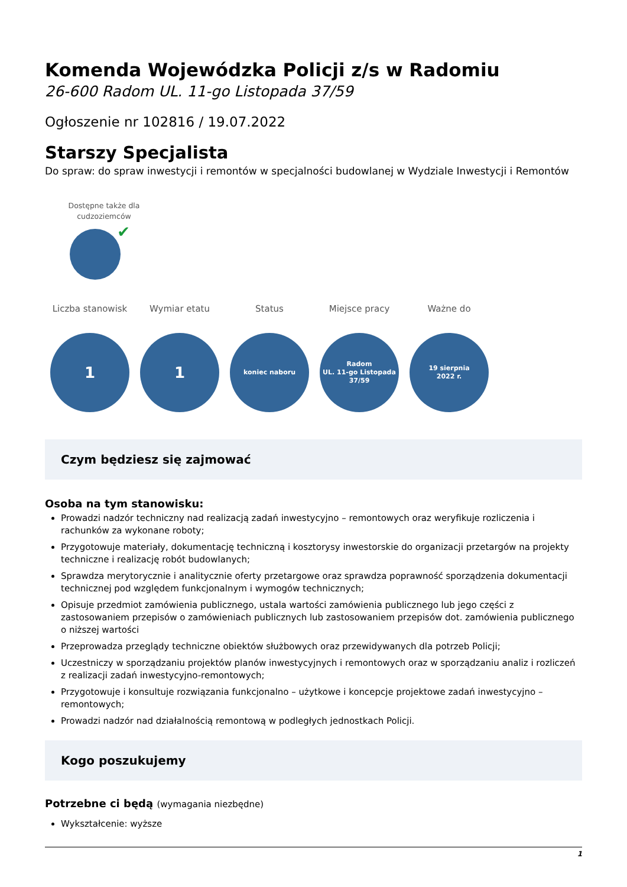Komenda Wojewódzka Policji z/s w Radomiu
26-600 Radom UL. 11-go Listopada 37/59
Ogłoszenie nr 102816 / 19.07.2022
Starszy Specjalista
Do spraw: do spraw inwestycji i remontów w specjalności budowlanej w Wydziale Inwestycji i Remontów
Dostępne także dla cudzoziemców
✔
Liczba stanowisk
1
Wymiar etatu
1
Status
koniec naboru
Miejsce pracy
Radom
UL. 11-go Listopada
37/59
Ważne do
19 sierpnia
2022 r.
Czym będziesz się zajmować
Osoba na tym stanowisku:
Prowadzi nadzór techniczny nad realizacją zadań inwestycyjno – remontowych oraz weryfikuje rozliczenia i rachunków za wykonane roboty;
Przygotowuje materiały, dokumentację techniczną i kosztorysy inwestorskie do organizacji przetargów na projekty techniczne i realizację robót budowlanych;
Sprawdza merytorycznie i analitycznie oferty przetargowe oraz sprawdza poprawność sporządzenia dokumentacji technicznej pod względem funkcjonalnym i wymogów technicznych;
Opisuje przedmiot zamówienia publicznego, ustala wartości zamówienia publicznego lub jego części z zastosowaniem przepisów o zamówieniach publicznych lub zastosowaniem przepisów dot. zamówienia publicznego o niższej wartości
Przeprowadza przeglądy techniczne obiektów służbowych oraz przewidywanych dla potrzeb Policji;
Uczestniczy w sporządzaniu projektów planów inwestycyjnych i remontowych oraz w sporządzaniu analiz i rozliczeń z realizacji zadań inwestycyjno-remontowych;
Przygotowuje i konsultuje rozwiązania funkcjonalno – użytkowe i koncepcje projektowe zadań inwestycyjno – remontowych;
Prowadzi nadzór nad działalnością remontową w podległych jednostkach Policji.
Kogo poszukujemy
Potrzebne ci będą (wymagania niezbędne)
Wykształcenie: wyższe
1